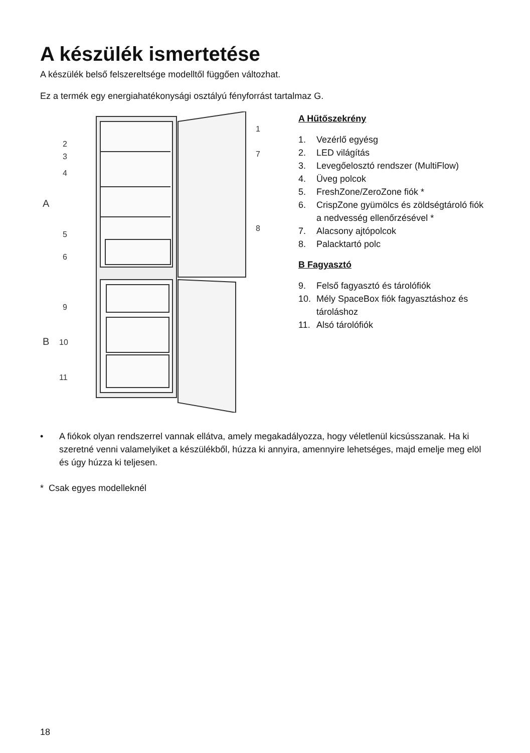A készülék ismertetése
A készülék belső felszereltsége modelltől függően változhat.
Ez a termék egy energiahatékonysági osztályú fényforrást tartalmaz G.
1
2
3
4
5
6
7
8
9
10
11
A
B
A Hűtőszekrény
1. Vezérlő egyésg
2. LED világítás
3. Levegőelosztó rendszer (MultiFlow)
4. Üveg polcok
5. FreshZone/ZeroZone fiók *
6. CrispZone gyümölcs és zöldségtároló fiók a nedvesség ellenőrzésével *
7. Alacsony ajtópolcok
8. Palacktartó polc
B Fagyasztó
9. Felső fagyasztó és tárolófiók
10. Mély SpaceBox fiók fagyasztáshoz és tároláshoz
11. Alsó tárolófiók
• A fiókok olyan rendszerrel vannak ellátva, amely megakadályozza, hogy véletlenül kicsússzanak. Ha ki szeretné venni valamelyiket a készülékből, húzza ki annyira, amennyire lehetséges, majd emelje meg elöl és úgy húzza ki teljesen.
* Csak egyes modelleknél
18